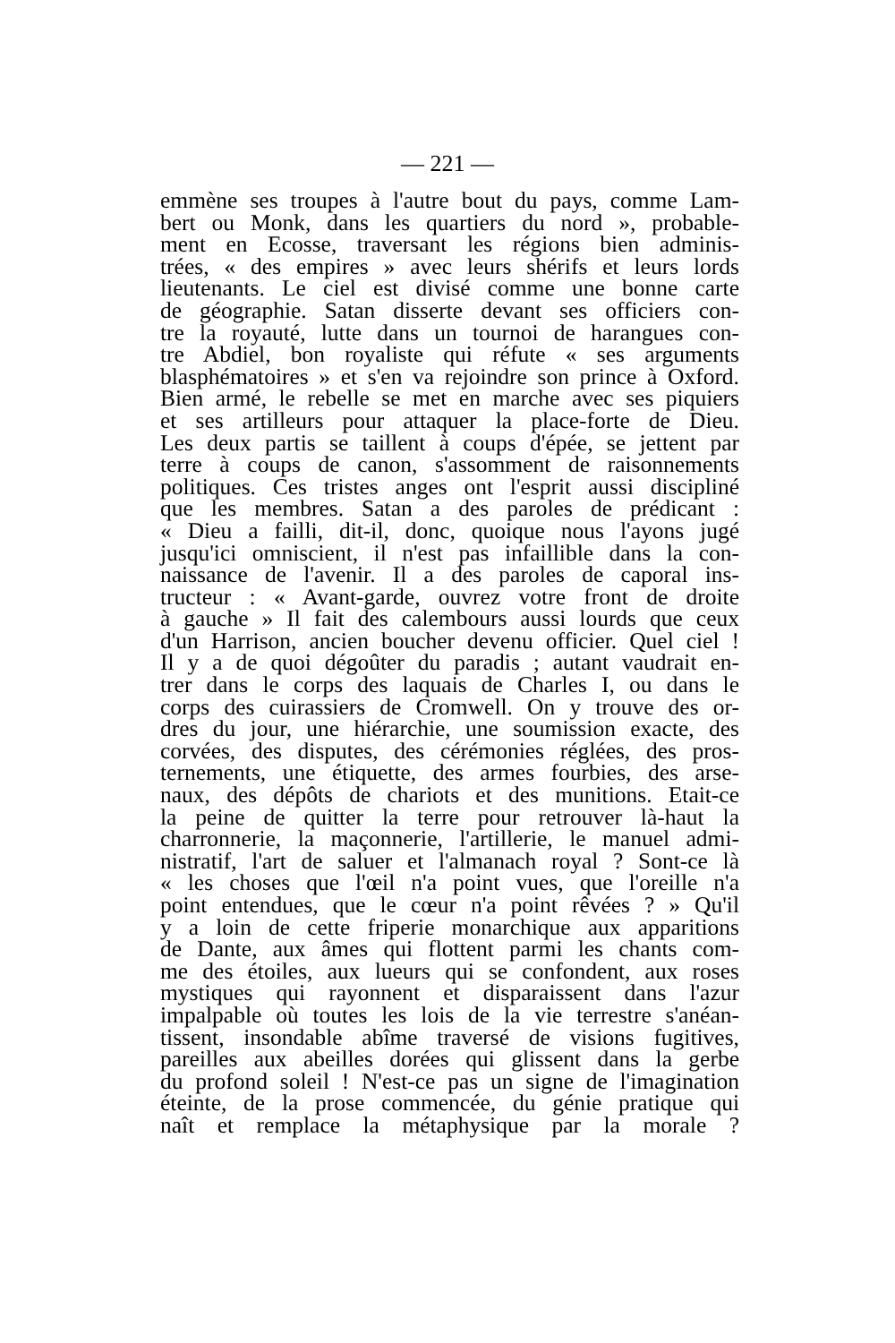— 221 —
emmène ses troupes à l'autre bout du pays, comme Lam-
bert ou Monk, dans les quartiers du nord », probable-
ment en Ecosse, traversant les régions bien adminis-
trées, « des empires » avec leurs shérifs et leurs lords
lieutenants. Le ciel est divisé comme une bonne carte
de géographie. Satan disserte devant ses officiers con-
tre la royauté, lutte dans un tournoi de harangues con-
tre Abdiel, bon royaliste qui réfute « ses arguments
blasphématoires » et s'en va rejoindre son prince à Oxford.
Bien armé, le rebelle se met en marche avec ses piquiers
et ses artilleurs pour attaquer la place-forte de Dieu.
Les deux partis se taillent à coups d'épée, se jettent par
terre à coups de canon, s'assomment de raisonnements
politiques. Ces tristes anges ont l'esprit aussi discipliné
que les membres. Satan a des paroles de prédicant :
« Dieu a failli, dit-il, donc, quoique nous l'ayons jugé
jusqu'ici omniscient, il n'est pas infaillible dans la con-
naissance de l'avenir. Il a des paroles de caporal ins-
tructeur : « Avant-garde, ouvrez votre front de droite
à gauche » Il fait des calembours aussi lourds que ceux
d'un Harrison, ancien boucher devenu officier. Quel ciel !
Il y a de quoi dégoûter du paradis ; autant vaudrait en-
trer dans le corps des laquais de Charles I, ou dans le
corps des cuirassiers de Cromwell. On y trouve des or-
dres du jour, une hiérarchie, une soumission exacte, des
corvées, des disputes, des cérémonies réglées, des pros-
ternements, une étiquette, des armes fourbies, des arse-
naux, des dépôts de chariots et des munitions. Etait-ce
la peine de quitter la terre pour retrouver là-haut la
charronnerie, la maçonnerie, l'artillerie, le manuel admi-
nistratif, l'art de saluer et l'almanach royal ? Sont-ce là
« les choses que l'œil n'a point vues, que l'oreille n'a
point entendues, que le cœur n'a point rêvées ? » Qu'il
y a loin de cette friperie monarchique aux apparitions
de Dante, aux âmes qui flottent parmi les chants com-
me des étoiles, aux lueurs qui se confondent, aux roses
mystiques qui rayonnent et disparaissent dans l'azur
impalpable où toutes les lois de la vie terrestre s'anéan-
tissent, insondable abîme traversé de visions fugitives,
pareilles aux abeilles dorées qui glissent dans la gerbe
du profond soleil ! N'est-ce pas un signe de l'imagination
éteinte, de la prose commencée, du génie pratique qui
naît et remplace la métaphysique par la morale ?